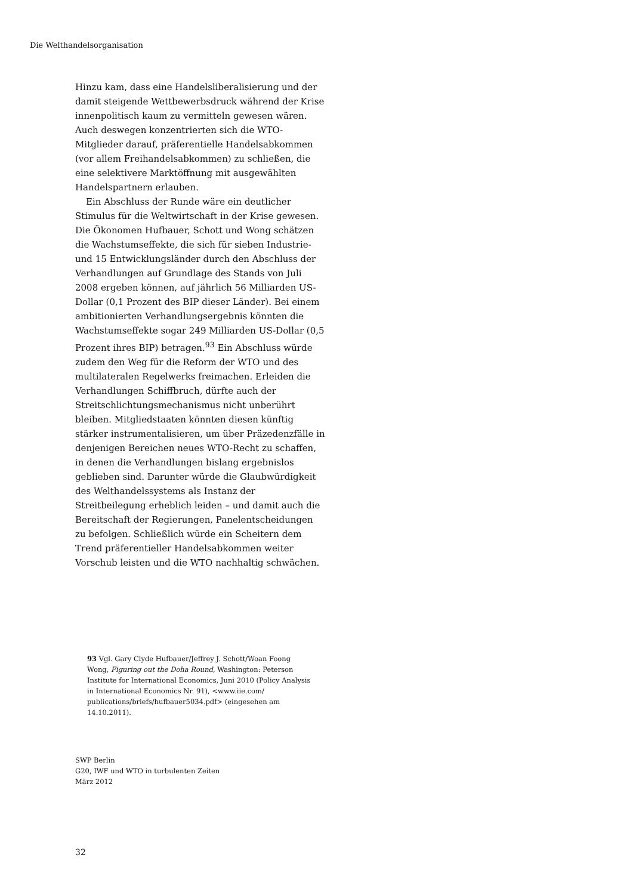Die Welthandelsorganisation
Hinzu kam, dass eine Handelsliberalisierung und der damit steigende Wettbewerbsdruck während der Krise innenpolitisch kaum zu vermitteln gewesen wären. Auch deswegen konzentrierten sich die WTO-Mitglieder darauf, präferentielle Handelsabkommen (vor allem Freihandelsabkommen) zu schließen, die eine selektivere Marktöffnung mit ausgewählten Handelspartnern erlauben.
Ein Abschluss der Runde wäre ein deutlicher Stimulus für die Weltwirtschaft in der Krise gewesen. Die Ökonomen Hufbauer, Schott und Wong schätzen die Wachstumseffekte, die sich für sieben Industrie- und 15 Entwicklungsländer durch den Abschluss der Verhandlungen auf Grundlage des Stands von Juli 2008 ergeben können, auf jährlich 56 Milliarden US-Dollar (0,1 Prozent des BIP dieser Länder). Bei einem ambitionierten Verhandlungsergebnis könnten die Wachstumseffekte sogar 249 Milliarden US-Dollar (0,5 Prozent ihres BIP) betragen.<sup>93</sup> Ein Abschluss würde zudem den Weg für die Reform der WTO und des multilateralen Regelwerks freimachen. Erleiden die Verhandlungen Schiffbruch, dürfte auch der Streitschlichtungsmechanismus nicht unberührt bleiben. Mitgliedstaaten könnten diesen künftig stärker instrumentalisieren, um über Präzedenzfälle in denjenigen Bereichen neues WTO-Recht zu schaffen, in denen die Verhandlungen bislang ergebnislos geblieben sind. Darunter würde die Glaubwürdigkeit des Welthandelssystems als Instanz der Streitbeilegung erheblich leiden – und damit auch die Bereitschaft der Regierungen, Panelentscheidungen zu befolgen. Schließlich würde ein Scheitern dem Trend präferentieller Handelsabkommen weiter Vorschub leisten und die WTO nachhaltig schwächen.
93 Vgl. Gary Clyde Hufbauer/Jeffrey J. Schott/Woan Foong Wong, Figuring out the Doha Round, Washington: Peterson Institute for International Economics, Juni 2010 (Policy Analysis in International Economics Nr. 91), <www.iie.com/ publications/briefs/hufbauer5034.pdf> (eingesehen am 14.10.2011).
SWP Berlin
G20, IWF und WTO in turbulenten Zeiten
März 2012
32